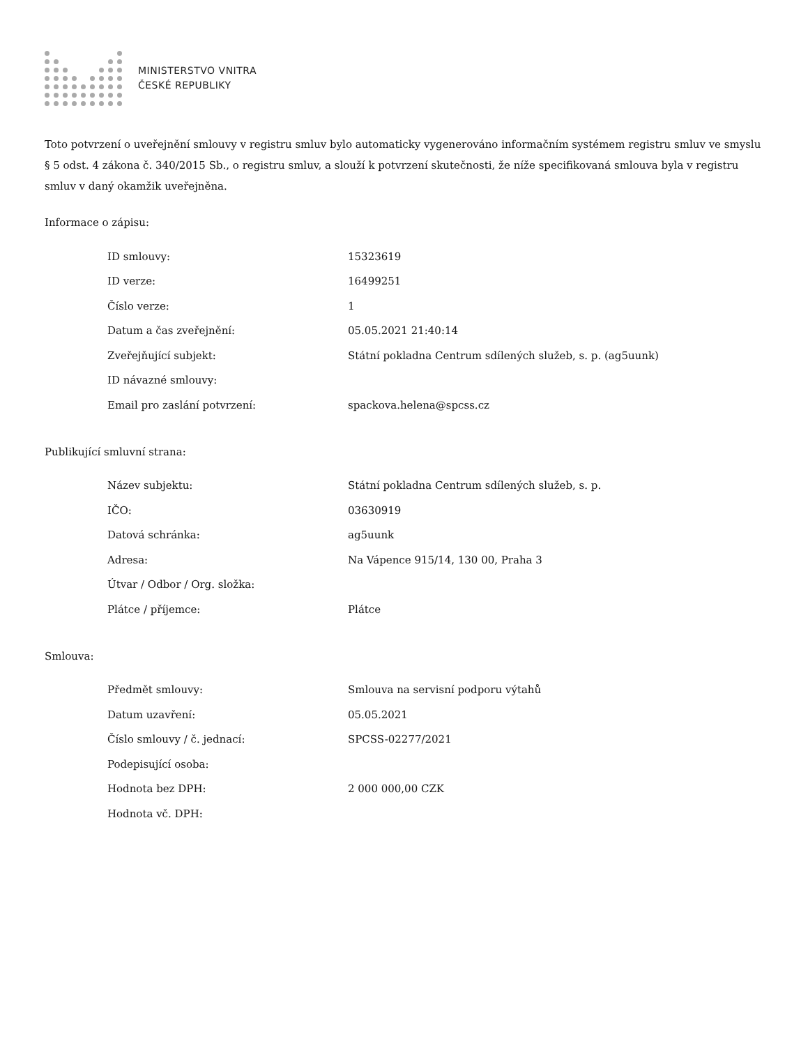MINISTERSTVO VNITRA
ČESKÉ REPUBLIKY
Toto potvrzení o uveřejnění smlouvy v registru smluv bylo automaticky vygenerováno informačním systémem registru smluv ve smyslu § 5 odst. 4 zákona č. 340/2015 Sb., o registru smluv, a slouží k potvrzení skutečnosti, že níže specifikovaná smlouva byla v registru smluv v daný okamžik uveřejněna.
Informace o zápisu:
| ID smlouvy: | 15323619 |
| ID verze: | 16499251 |
| Číslo verze: | 1 |
| Datum a čas zveřejnění: | 05.05.2021 21:40:14 |
| Zveřejňující subjekt: | Státní pokladna Centrum sdílených služeb, s. p. (ag5uunk) |
| ID návazné smlouvy: | |
| Email pro zaslání potvrzení: | spackova.helena@spcss.cz |
Publikující smluvní strana:
| Název subjektu: | Státní pokladna Centrum sdílených služeb, s. p. |
| IČO: | 03630919 |
| Datová schránka: | ag5uunk |
| Adresa: | Na Vápence 915/14, 130 00, Praha 3 |
| Útvar / Odbor / Org. složka: | |
| Plátce / příjemce: | Plátce |
Smlouva:
| Předmět smlouvy: | Smlouva na servisní podporu výtahů |
| Datum uzavření: | 05.05.2021 |
| Číslo smlouvy / č. jednací: | SPCSS-02277/2021 |
| Podepisující osoba: | |
| Hodnota bez DPH: | 2 000 000,00 CZK |
| Hodnota vč. DPH: | |